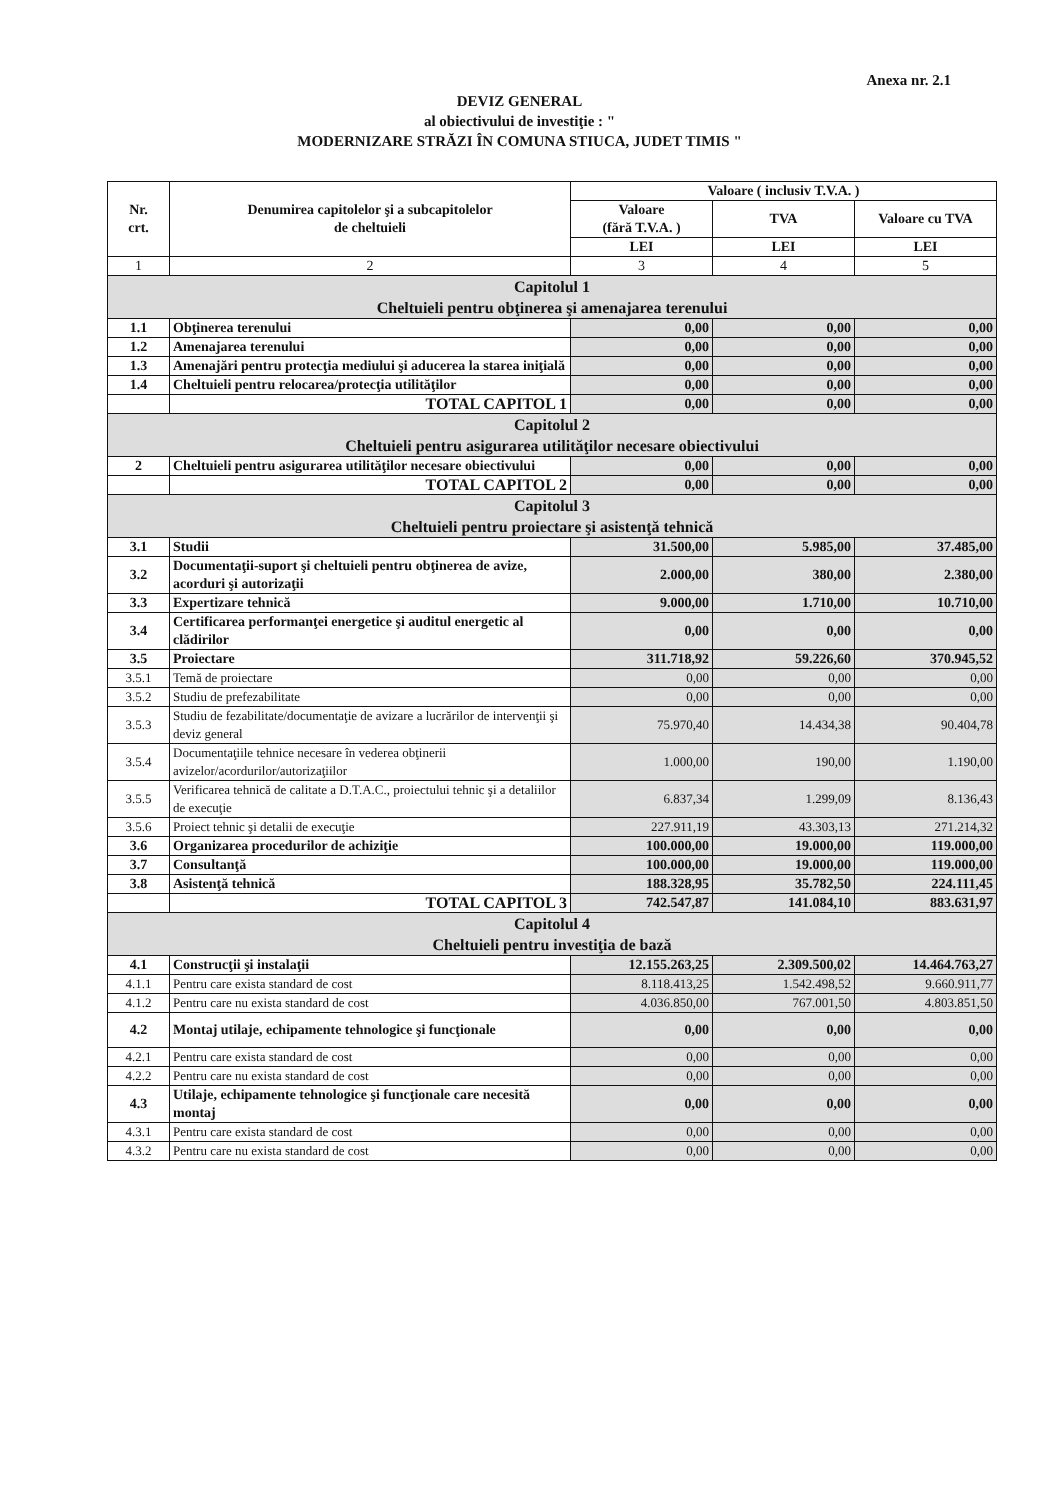Anexa nr. 2.1
DEVIZ GENERAL
al obiectivului de investiţie : "
MODERNIZARE STRĂZI ÎN COMUNA STIUCA, JUDET TIMIS "
| Nr. crt. | Denumirea capitolelor şi a subcapitolelor de cheltuieli | Valoare ( inclusiv T.V.A. ) | | |
| --- | --- | --- | --- | --- |
| | | Valoare (fără T.V.A. ) | TVA | Valoare cu TVA |
| | | LEI | LEI | LEI |
| 1 | 2 | 3 | 4 | 5 |
| Capitolul 1 Cheltuieli pentru obţinerea şi amenajarea terenului | | | | |
| 1.1 | Obţinerea terenului | 0,00 | 0,00 | 0,00 |
| 1.2 | Amenajarea terenului | 0,00 | 0,00 | 0,00 |
| 1.3 | Amenajări pentru protecţia mediului şi aducerea la starea iniţială | 0,00 | 0,00 | 0,00 |
| 1.4 | Cheltuieli pentru relocarea/protecţia utilităţilor | 0,00 | 0,00 | 0,00 |
| | TOTAL CAPITOL 1 | 0,00 | 0,00 | 0,00 |
| Capitolul 2 Cheltuieli pentru asigurarea utilităţilor necesare obiectivului | | | | |
| 2 | Cheltuieli pentru asigurarea utilităţilor necesare obiectivului | 0,00 | 0,00 | 0,00 |
| | TOTAL CAPITOL 2 | 0,00 | 0,00 | 0,00 |
| Capitolul 3 Cheltuieli pentru proiectare şi asistenţă tehnică | | | | |
| 3.1 | Studii | 31.500,00 | 5.985,00 | 37.485,00 |
| 3.2 | Documentaţii-suport şi cheltuieli pentru obţinerea de avize, acorduri şi autorizaţii | 2.000,00 | 380,00 | 2.380,00 |
| 3.3 | Expertizare tehnică | 9.000,00 | 1.710,00 | 10.710,00 |
| 3.4 | Certificarea performanţei energetice şi auditul energetic al clădirilor | 0,00 | 0,00 | 0,00 |
| 3.5 | Proiectare | 311.718,92 | 59.226,60 | 370.945,52 |
| 3.5.1 | Temă de proiectare | 0,00 | 0,00 | 0,00 |
| 3.5.2 | Studiu de prefezabilitate | 0,00 | 0,00 | 0,00 |
| 3.5.3 | Studiu de fezabilitate/documentaţie de avizare a lucrărilor de intervenţii şi deviz general | 75.970,40 | 14.434,38 | 90.404,78 |
| 3.5.4 | Documentaţiile tehnice necesare în vederea obţinerii avizelor/acordurilor/autorizaţiilor | 1.000,00 | 190,00 | 1.190,00 |
| 3.5.5 | Verificarea tehnică de calitate a D.T.A.C., proiectului tehnic şi a detaliilor de execuţie | 6.837,34 | 1.299,09 | 8.136,43 |
| 3.5.6 | Proiect tehnic şi detalii de execuţie | 227.911,19 | 43.303,13 | 271.214,32 |
| 3.6 | Organizarea procedurilor de achiziţie | 100.000,00 | 19.000,00 | 119.000,00 |
| 3.7 | Consultanţă | 100.000,00 | 19.000,00 | 119.000,00 |
| 3.8 | Asistenţă tehnică | 188.328,95 | 35.782,50 | 224.111,45 |
| | TOTAL CAPITOL 3 | 742.547,87 | 141.084,10 | 883.631,97 |
| Capitolul 4 Cheltuieli pentru investiţia de bază | | | | |
| 4.1 | Construcţii şi instalaţii | 12.155.263,25 | 2.309.500,02 | 14.464.763,27 |
| 4.1.1 | Pentru care exista standard de cost | 8.118.413,25 | 1.542.498,52 | 9.660.911,77 |
| 4.1.2 | Pentru care nu exista standard de cost | 4.036.850,00 | 767.001,50 | 4.803.851,50 |
| 4.2 | Montaj utilaje, echipamente tehnologice şi funcţionale | 0,00 | 0,00 | 0,00 |
| 4.2.1 | Pentru care exista standard de cost | 0,00 | 0,00 | 0,00 |
| 4.2.2 | Pentru care nu exista standard de cost | 0,00 | 0,00 | 0,00 |
| 4.3 | Utilaje, echipamente tehnologice şi funcţionale care necesită montaj | 0,00 | 0,00 | 0,00 |
| 4.3.1 | Pentru care exista standard de cost | 0,00 | 0,00 | 0,00 |
| 4.3.2 | Pentru care nu exista standard de cost | 0,00 | 0,00 | 0,00 |